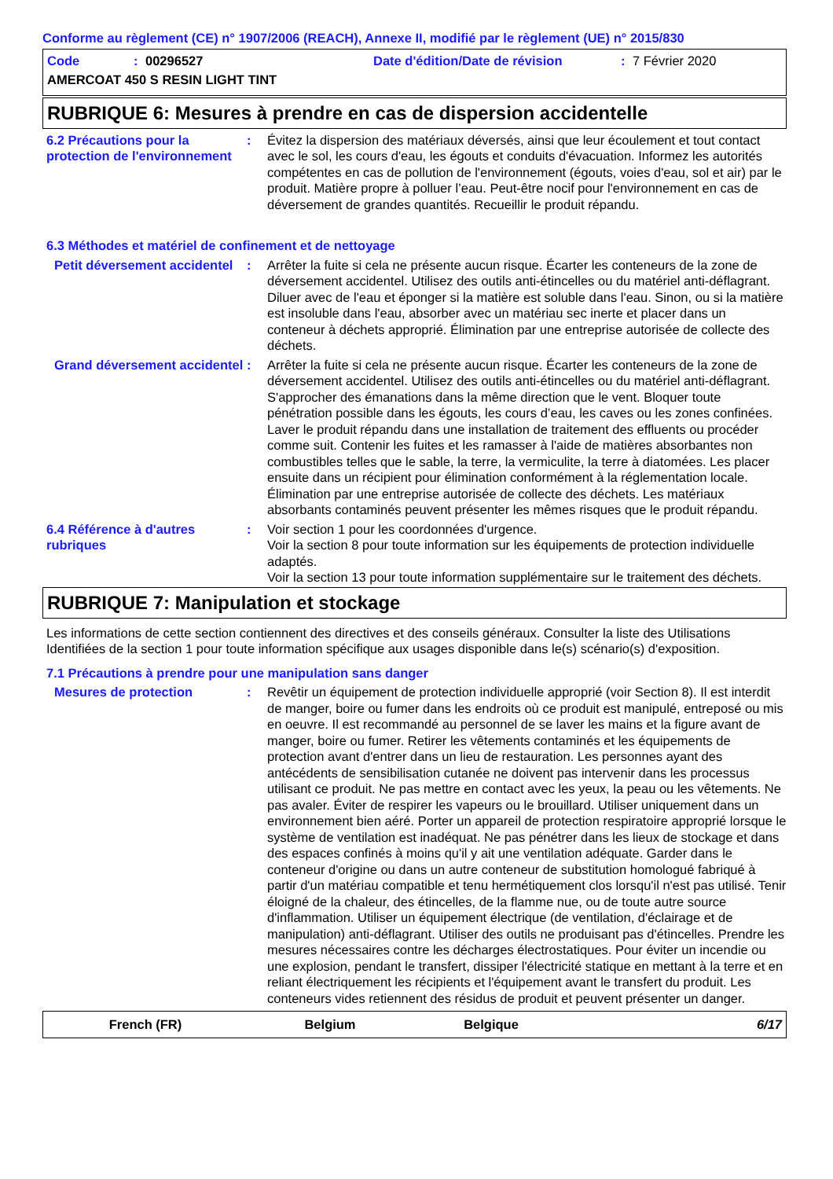Conforme au règlement (CE) n° 1907/2006 (REACH), Annexe II, modifié par le règlement (UE) n° 2015/830
Code: 00296527 Date d'édition/Date de révision: 7 Février 2020
AMERCOAT 450 S RESIN LIGHT TINT
RUBRIQUE 6: Mesures à prendre en cas de dispersion accidentelle
6.2 Précautions pour la protection de l'environnement
: Évitez la dispersion des matériaux déversés, ainsi que leur écoulement et tout contact avec le sol, les cours d'eau, les égouts et conduits d'évacuation. Informez les autorités compétentes en cas de pollution de l'environnement (égouts, voies d'eau, sol et air) par le produit. Matière propre à polluer l’eau. Peut-être nocif pour l'environnement en cas de déversement de grandes quantités. Recueillir le produit répandu.
6.3 Méthodes et matériel de confinement et de nettoyage
Petit déversement accidentel
: Arrêter la fuite si cela ne présente aucun risque. Écarter les conteneurs de la zone de déversement accidentel. Utilisez des outils anti-étincelles ou du matériel anti-déflagrant. Diluer avec de l'eau et éponger si la matière est soluble dans l'eau. Sinon, ou si la matière est insoluble dans l'eau, absorber avec un matériau sec inerte et placer dans un conteneur à déchets approprié. Élimination par une entreprise autorisée de collecte des déchets.
Grand déversement accidentel
: Arrêter la fuite si cela ne présente aucun risque. Écarter les conteneurs de la zone de déversement accidentel. Utilisez des outils anti-étincelles ou du matériel anti-déflagrant. S'approcher des émanations dans la même direction que le vent. Bloquer toute pénétration possible dans les égouts, les cours d’eau, les caves ou les zones confinées. Laver le produit répandu dans une installation de traitement des effluents ou procéder comme suit. Contenir les fuites et les ramasser à l'aide de matières absorbantes non combustibles telles que le sable, la terre, la vermiculite, la terre à diatomées. Les placer ensuite dans un récipient pour élimination conformément à la réglementation locale. Élimination par une entreprise autorisée de collecte des déchets. Les matériaux absorbants contaminés peuvent présenter les mêmes risques que le produit répandu.
6.4 Référence à d'autres rubriques
: Voir section 1 pour les coordonnées d'urgence.
Voir la section 8 pour toute information sur les équipements de protection individuelle adaptés.
Voir la section 13 pour toute information supplémentaire sur le traitement des déchets.
RUBRIQUE 7: Manipulation et stockage
Les informations de cette section contiennent des directives et des conseils généraux. Consulter la liste des Utilisations Identifiées de la section 1 pour toute information spécifique aux usages disponible dans le(s) scénario(s) d'exposition.
7.1 Précautions à prendre pour une manipulation sans danger
Mesures de protection : Revêtir un équipement de protection individuelle approprié (voir Section 8). Il est interdit de manger, boire ou fumer dans les endroits où ce produit est manipulé, entreposé ou mis en oeuvre. Il est recommandé au personnel de se laver les mains et la figure avant de manger, boire ou fumer. Retirer les vêtements contaminés et les équipements de protection avant d'entrer dans un lieu de restauration. Les personnes ayant des antécédents de sensibilisation cutanée ne doivent pas intervenir dans les processus utilisant ce produit. Ne pas mettre en contact avec les yeux, la peau ou les vêtements. Ne pas avaler. Éviter de respirer les vapeurs ou le brouillard. Utiliser uniquement dans un environnement bien aéré. Porter un appareil de protection respiratoire approprié lorsque le système de ventilation est inadéquat. Ne pas pénétrer dans les lieux de stockage et dans des espaces confinés à moins qu'il y ait une ventilation adéquate. Garder dans le conteneur d'origine ou dans un autre conteneur de substitution homologué fabriqué à partir d'un matériau compatible et tenu hermétiquement clos lorsqu'il n'est pas utilisé. Tenir éloigné de la chaleur, des étincelles, de la flamme nue, ou de toute autre source d'inflammation. Utiliser un équipement électrique (de ventilation, d'éclairage et de manipulation) anti-déflagrant. Utiliser des outils ne produisant pas d'étincelles. Prendre les mesures nécessaires contre les décharges électrostatiques. Pour éviter un incendie ou une explosion, pendant le transfert, dissiper l'électricité statique en mettant à la terre et en reliant électriquement les récipients et l'équipement avant le transfert du produit. Les conteneurs vides retiennent des résidus de produit et peuvent présenter un danger.
French (FR) Belgium Belgique 6/17